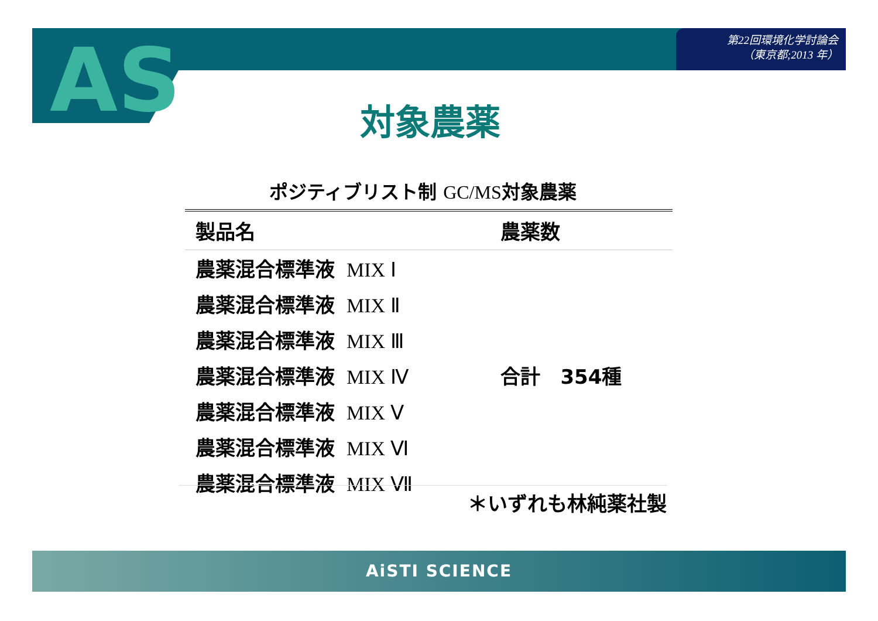第22回環境化学討論会
（東京都;2013 年）
AS
対象農薬
ポジティブリスト制 GC/MS対象農薬
| 製品名 | 農薬数 |
| --- | --- |
| 農薬混合標準液 MIX Ⅰ | 合計 354種 |
| 農薬混合標準液 MIX Ⅱ | |
| 農薬混合標準液 MIX Ⅲ | |
| 農薬混合標準液 MIX Ⅳ | |
| 農薬混合標準液 MIX Ⅴ | |
| 農薬混合標準液 MIX Ⅵ | |
| 農薬混合標準液 MIX Ⅶ | |
＊いずれも林純薬社製
AiSTI SCIENCE